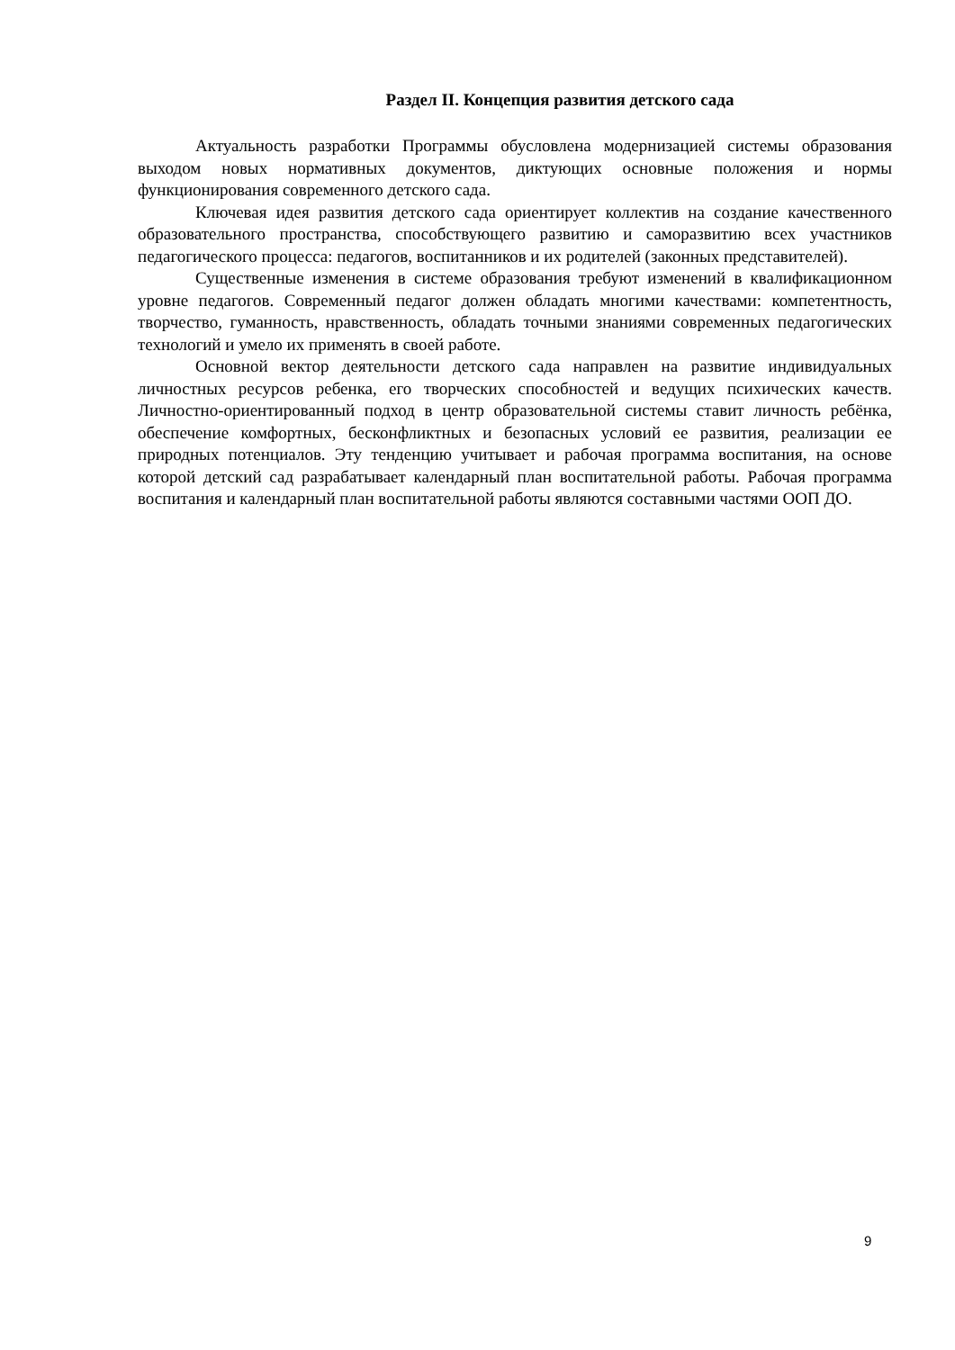Раздел II. Концепция развития детского сада
Актуальность разработки Программы обусловлена модернизацией системы образования выходом новых нормативных документов, диктующих основные положения и нормы функционирования современного детского сада.
Ключевая идея развития детского сада ориентирует коллектив на создание качественного образовательного пространства, способствующего развитию и саморазвитию всех участников педагогического процесса: педагогов, воспитанников и их родителей (законных представителей).
Существенные изменения в системе образования требуют изменений в квалификационном уровне педагогов. Современный педагог должен обладать многими качествами: компетентность, творчество, гуманность, нравственность, обладать точными знаниями современных педагогических технологий и умело их применять в своей работе.
Основной вектор деятельности детского сада направлен на развитие индивидуальных личностных ресурсов ребенка, его творческих способностей и ведущих психических качеств. Личностно-ориентированный подход в центр образовательной системы ставит личность ребёнка, обеспечение комфортных, бесконфликтных и безопасных условий ее развития, реализации ее природных потенциалов. Эту тенденцию учитывает и рабочая программа воспитания, на основе которой детский сад разрабатывает календарный план воспитательной работы. Рабочая программа воспитания и календарный план воспитательной работы являются составными частями ООП ДО.
9